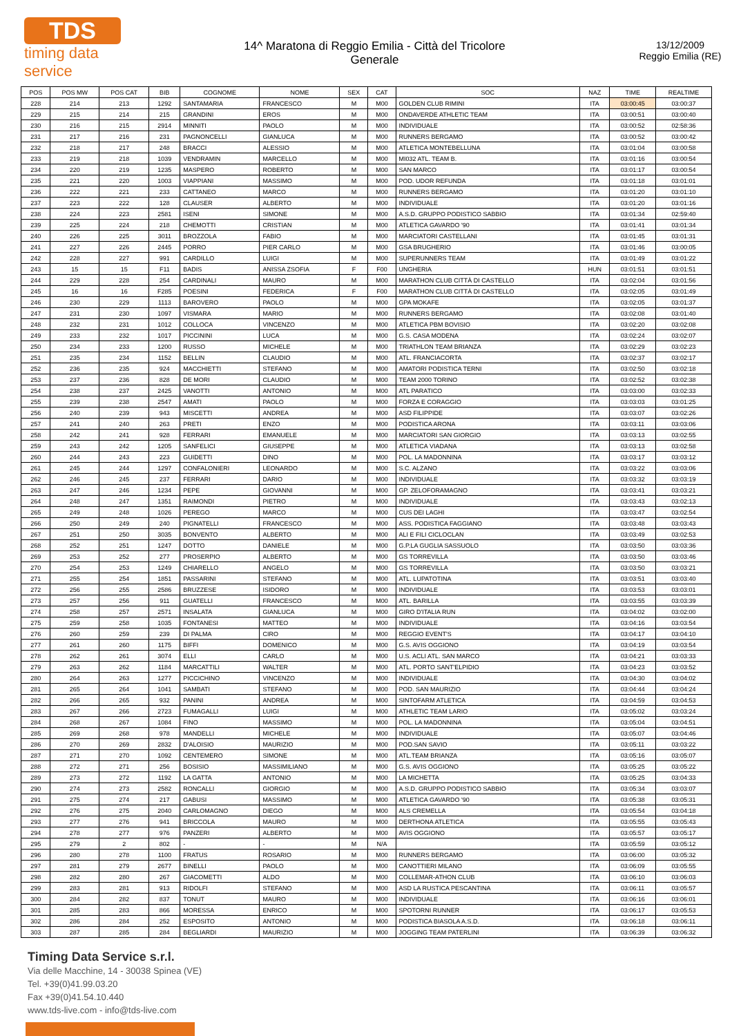TDS
timing data service
14^ Maratona di Reggio Emilia - Città del Tricolore
Generale
13/12/2009
Reggio Emilia (RE)
| POS | POS MW | POS CAT | BIB | COGNOME | NOME | SEX | CAT | SOC | NAZ | TIME | REALTIME |
| --- | --- | --- | --- | --- | --- | --- | --- | --- | --- | --- | --- |
| 228 | 214 | 213 | 1292 | SANTAMARIA | FRANCESCO | M | M00 | GOLDEN CLUB RIMINI | ITA | 03:00:45 | 03:00:37 |
| 229 | 215 | 214 | 215 | GRANDINI | EROS | M | M00 | ONDAVERDE ATHLETIC TEAM | ITA | 03:00:51 | 03:00:40 |
| 230 | 216 | 215 | 2914 | MINNITI | PAOLO | M | M00 | INDIVIDUALE | ITA | 03:00:52 | 02:58:36 |
| 231 | 217 | 216 | 231 | PAGNONCELLI | GIANLUCA | M | M00 | RUNNERS BERGAMO | ITA | 03:00:52 | 03:00:42 |
| 232 | 218 | 217 | 248 | BRACCI | ALESSIO | M | M00 | ATLETICA MONTEBELLUNA | ITA | 03:01:04 | 03:00:58 |
| 233 | 219 | 218 | 1039 | VENDRAMIN | MARCELLO | M | M00 | MI032 ATL. TEAM B. | ITA | 03:01:16 | 03:00:54 |
| 234 | 220 | 219 | 1235 | MASPERO | ROBERTO | M | M00 | SAN MARCO | ITA | 03:01:17 | 03:00:54 |
| 235 | 221 | 220 | 1003 | VIAPPIANI | MASSIMO | M | M00 | POD. UDOR REFUNDA | ITA | 03:01:18 | 03:01:01 |
| 236 | 222 | 221 | 233 | CATTANEO | MARCO | M | M00 | RUNNERS BERGAMO | ITA | 03:01:20 | 03:01:10 |
| 237 | 223 | 222 | 128 | CLAUSER | ALBERTO | M | M00 | INDIVIDUALE | ITA | 03:01:20 | 03:01:16 |
| 238 | 224 | 223 | 2581 | ISENI | SIMONE | M | M00 | A.S.D. GRUPPO PODISTICO SABBIO | ITA | 03:01:34 | 02:59:40 |
| 239 | 225 | 224 | 218 | CHEMOTTI | CRISTIAN | M | M00 | ATLETICA GAVARDO '90 | ITA | 03:01:41 | 03:01:34 |
| 240 | 226 | 225 | 3011 | BROZZOLA | FABIO | M | M00 | MARCIATORI CASTELLANI | ITA | 03:01:45 | 03:01:31 |
| 241 | 227 | 226 | 2445 | PORRO | PIER CARLO | M | M00 | GSA BRUGHERIO | ITA | 03:01:46 | 03:00:05 |
| 242 | 228 | 227 | 991 | CARDILLO | LUIGI | M | M00 | SUPERUNNERS TEAM | ITA | 03:01:49 | 03:01:22 |
| 243 | 15 | 15 | F11 | BADIS | ANISSA ZSOFIA | F | F00 | UNGHERIA | HUN | 03:01:51 | 03:01:51 |
| 244 | 229 | 228 | 254 | CARDINALI | MAURO | M | M00 | MARATHON CLUB CITTÀ DI CASTELLO | ITA | 03:02:04 | 03:01:56 |
| 245 | 16 | 16 | F285 | POESINI | FEDERICA | F | F00 | MARATHON CLUB CITTÀ DI CASTELLO | ITA | 03:02:05 | 03:01:49 |
| 246 | 230 | 229 | 1113 | BAROVERO | PAOLO | M | M00 | GPA MOKAFE | ITA | 03:02:05 | 03:01:37 |
| 247 | 231 | 230 | 1097 | VISMARA | MARIO | M | M00 | RUNNERS BERGAMO | ITA | 03:02:08 | 03:01:40 |
| 248 | 232 | 231 | 1012 | COLLOCA | VINCENZO | M | M00 | ATLETICA PBM BOVISIO | ITA | 03:02:20 | 03:02:08 |
| 249 | 233 | 232 | 1017 | PICCININI | LUCA | M | M00 | G.S. CASA MODENA | ITA | 03:02:24 | 03:02:07 |
| 250 | 234 | 233 | 1200 | RUSSO | MICHELE | M | M00 | TRIATHLON TEAM BRIANZA | ITA | 03:02:29 | 03:02:23 |
| 251 | 235 | 234 | 1152 | BELLIN | CLAUDIO | M | M00 | ATL. FRANCIACORTA | ITA | 03:02:37 | 03:02:17 |
| 252 | 236 | 235 | 924 | MACCHIETTI | STEFANO | M | M00 | AMATORI PODISTICA TERNI | ITA | 03:02:50 | 03:02:18 |
| 253 | 237 | 236 | 828 | DE MORI | CLAUDIO | M | M00 | TEAM 2000 TORINO | ITA | 03:02:52 | 03:02:38 |
| 254 | 238 | 237 | 2425 | VANOTTI | ANTONIO | M | M00 | ATL PARATICO | ITA | 03:03:00 | 03:02:33 |
| 255 | 239 | 238 | 2547 | AMATI | PAOLO | M | M00 | FORZA E CORAGGIO | ITA | 03:03:03 | 03:01:25 |
| 256 | 240 | 239 | 943 | MISCETTI | ANDREA | M | M00 | ASD FILIPPIDE | ITA | 03:03:07 | 03:02:26 |
| 257 | 241 | 240 | 263 | PRETI | ENZO | M | M00 | PODISTICA ARONA | ITA | 03:03:11 | 03:03:06 |
| 258 | 242 | 241 | 928 | FERRARI | EMANUELE | M | M00 | MARCIATORI SAN GIORGIO | ITA | 03:03:13 | 03:02:55 |
| 259 | 243 | 242 | 1205 | SANFELICI | GIUSEPPE | M | M00 | ATLETICA VIADANA | ITA | 03:03:13 | 03:02:58 |
| 260 | 244 | 243 | 223 | GUIDETTI | DINO | M | M00 | POL. LA MADONNINA | ITA | 03:03:17 | 03:03:12 |
| 261 | 245 | 244 | 1297 | CONFALONIERI | LEONARDO | M | M00 | S.C. ALZANO | ITA | 03:03:22 | 03:03:06 |
| 262 | 246 | 245 | 237 | FERRARI | DARIO | M | M00 | INDIVIDUALE | ITA | 03:03:32 | 03:03:19 |
| 263 | 247 | 246 | 1234 | PEPE | GIOVANNI | M | M00 | GP. ZELOFORAMAGNO | ITA | 03:03:41 | 03:03:21 |
| 264 | 248 | 247 | 1351 | RAIMONDI | PIETRO | M | M00 | INDIVIDUALE | ITA | 03:03:43 | 03:02:13 |
| 265 | 249 | 248 | 1026 | PEREGO | MARCO | M | M00 | CUS DEI LAGHI | ITA | 03:03:47 | 03:02:54 |
| 266 | 250 | 249 | 240 | PIGNATELLI | FRANCESCO | M | M00 | ASS. PODISTICA FAGGIANO | ITA | 03:03:48 | 03:03:43 |
| 267 | 251 | 250 | 3035 | BONVENTO | ALBERTO | M | M00 | ALI E FILI CICLOCLAN | ITA | 03:03:49 | 03:02:53 |
| 268 | 252 | 251 | 1247 | DOTTO | DANIELE | M | M00 | G.P.LA GUGLIA SASSUOLO | ITA | 03:03:50 | 03:03:36 |
| 269 | 253 | 252 | 277 | PROSERPIO | ALBERTO | M | M00 | GS TORREVILLA | ITA | 03:03:50 | 03:03:46 |
| 270 | 254 | 253 | 1249 | CHIARELLO | ANGELO | M | M00 | GS TORREVILLA | ITA | 03:03:50 | 03:03:21 |
| 271 | 255 | 254 | 1851 | PASSARINI | STEFANO | M | M00 | ATL. LUPATOTINA | ITA | 03:03:51 | 03:03:40 |
| 272 | 256 | 255 | 2586 | BRUZZESE | ISIDORO | M | M00 | INDIVIDUALE | ITA | 03:03:53 | 03:03:01 |
| 273 | 257 | 256 | 911 | GUATELLI | FRANCESCO | M | M00 | ATL. BARILLA | ITA | 03:03:55 | 03:03:39 |
| 274 | 258 | 257 | 2571 | INSALATA | GIANLUCA | M | M00 | GIRO D'ITALIA RUN | ITA | 03:04:02 | 03:02:00 |
| 275 | 259 | 258 | 1035 | FONTANESI | MATTEO | M | M00 | INDIVIDUALE | ITA | 03:04:16 | 03:03:54 |
| 276 | 260 | 259 | 239 | DI PALMA | CIRO | M | M00 | REGGIO EVENT'S | ITA | 03:04:17 | 03:04:10 |
| 277 | 261 | 260 | 1175 | BIFFI | DOMENICO | M | M00 | G.S. AVIS OGGIONO | ITA | 03:04:19 | 03:03:54 |
| 278 | 262 | 261 | 3074 | ELLI | CARLO | M | M00 | U.S. ACLI ATL. SAN MARCO | ITA | 03:04:21 | 03:03:33 |
| 279 | 263 | 262 | 1184 | MARCATTILI | WALTER | M | M00 | ATL. PORTO SANT'ELPIDIO | ITA | 03:04:23 | 03:03:52 |
| 280 | 264 | 263 | 1277 | PICCICHINO | VINCENZO | M | M00 | INDIVIDUALE | ITA | 03:04:30 | 03:04:02 |
| 281 | 265 | 264 | 1041 | SAMBATI | STEFANO | M | M00 | POD. SAN MAURIZIO | ITA | 03:04:44 | 03:04:24 |
| 282 | 266 | 265 | 932 | PANINI | ANDREA | M | M00 | SINTOFARM ATLETICA | ITA | 03:04:59 | 03:04:53 |
| 283 | 267 | 266 | 2723 | FUMAGALLI | LUIGI | M | M00 | ATHLETIC TEAM LARIO | ITA | 03:05:02 | 03:03:24 |
| 284 | 268 | 267 | 1084 | FINO | MASSIMO | M | M00 | POL. LA MADONNINA | ITA | 03:05:04 | 03:04:51 |
| 285 | 269 | 268 | 978 | MANDELLI | MICHELE | M | M00 | INDIVIDUALE | ITA | 03:05:07 | 03:04:46 |
| 286 | 270 | 269 | 2832 | D'ALOISIO | MAURIZIO | M | M00 | POD.SAN SAVIO | ITA | 03:05:11 | 03:03:22 |
| 287 | 271 | 270 | 1092 | CENTEMERO | SIMONE | M | M00 | ATL.TEAM BRIANZA | ITA | 03:05:16 | 03:05:07 |
| 288 | 272 | 271 | 256 | BOSISIO | MASSIMILIANO | M | M00 | G.S. AVIS OGGIONO | ITA | 03:05:25 | 03:05:22 |
| 289 | 273 | 272 | 1192 | LA GATTA | ANTONIO | M | M00 | LA MICHETTA | ITA | 03:05:25 | 03:04:33 |
| 290 | 274 | 273 | 2582 | RONCALLI | GIORGIO | M | M00 | A.S.D. GRUPPO PODISTICO SABBIO | ITA | 03:05:34 | 03:03:07 |
| 291 | 275 | 274 | 217 | GABUSI | MASSIMO | M | M00 | ATLETICA GAVARDO '90 | ITA | 03:05:38 | 03:05:31 |
| 292 | 276 | 275 | 2040 | CARLOMAGNO | DIEGO | M | M00 | ALS CREMELLA | ITA | 03:05:54 | 03:04:18 |
| 293 | 277 | 276 | 941 | BRICCOLA | MAURO | M | M00 | DERTHONA ATLETICA | ITA | 03:05:55 | 03:05:43 |
| 294 | 278 | 277 | 976 | PANZERI | ALBERTO | M | M00 | AVIS OGGIONO | ITA | 03:05:57 | 03:05:17 |
| 295 | 279 | 2 | 802 | - | - | M | N/A | | ITA | 03:05:59 | 03:05:12 |
| 296 | 280 | 278 | 1100 | FRATUS | ROSARIO | M | M00 | RUNNERS BERGAMO | ITA | 03:06:00 | 03:05:32 |
| 297 | 281 | 279 | 2677 | BINELLI | PAOLO | M | M00 | CANOTTIERI MILANO | ITA | 03:06:09 | 03:05:55 |
| 298 | 282 | 280 | 267 | GIACOMETTI | ALDO | M | M00 | COLLEMAR-ATHON CLUB | ITA | 03:06:10 | 03:06:03 |
| 299 | 283 | 281 | 913 | RIDOLFI | STEFANO | M | M00 | ASD LA RUSTICA PESCANTINA | ITA | 03:06:11 | 03:05:57 |
| 300 | 284 | 282 | 837 | TONUT | MAURO | M | M00 | INDIVIDUALE | ITA | 03:06:16 | 03:06:01 |
| 301 | 285 | 283 | 866 | MORESSA | ENRICO | M | M00 | SPOTORNI RUNNER | ITA | 03:06:17 | 03:05:53 |
| 302 | 286 | 284 | 252 | ESPOSITO | ANTONIO | M | M00 | PODISTICA BIASOLA A.S.D. | ITA | 03:06:18 | 03:06:11 |
| 303 | 287 | 285 | 284 | BEGLIARDI | MAURIZIO | M | M00 | JOGGING TEAM PATERLINI | ITA | 03:06:39 | 03:06:32 |
Timing Data Service s.r.l.
Via delle Macchine, 14 - 30038 Spinea (VE)
Tel. +39(0)41.99.03.20
Fax +39(0)41.54.10.440
www.tds-live.com - info@tds-live.com